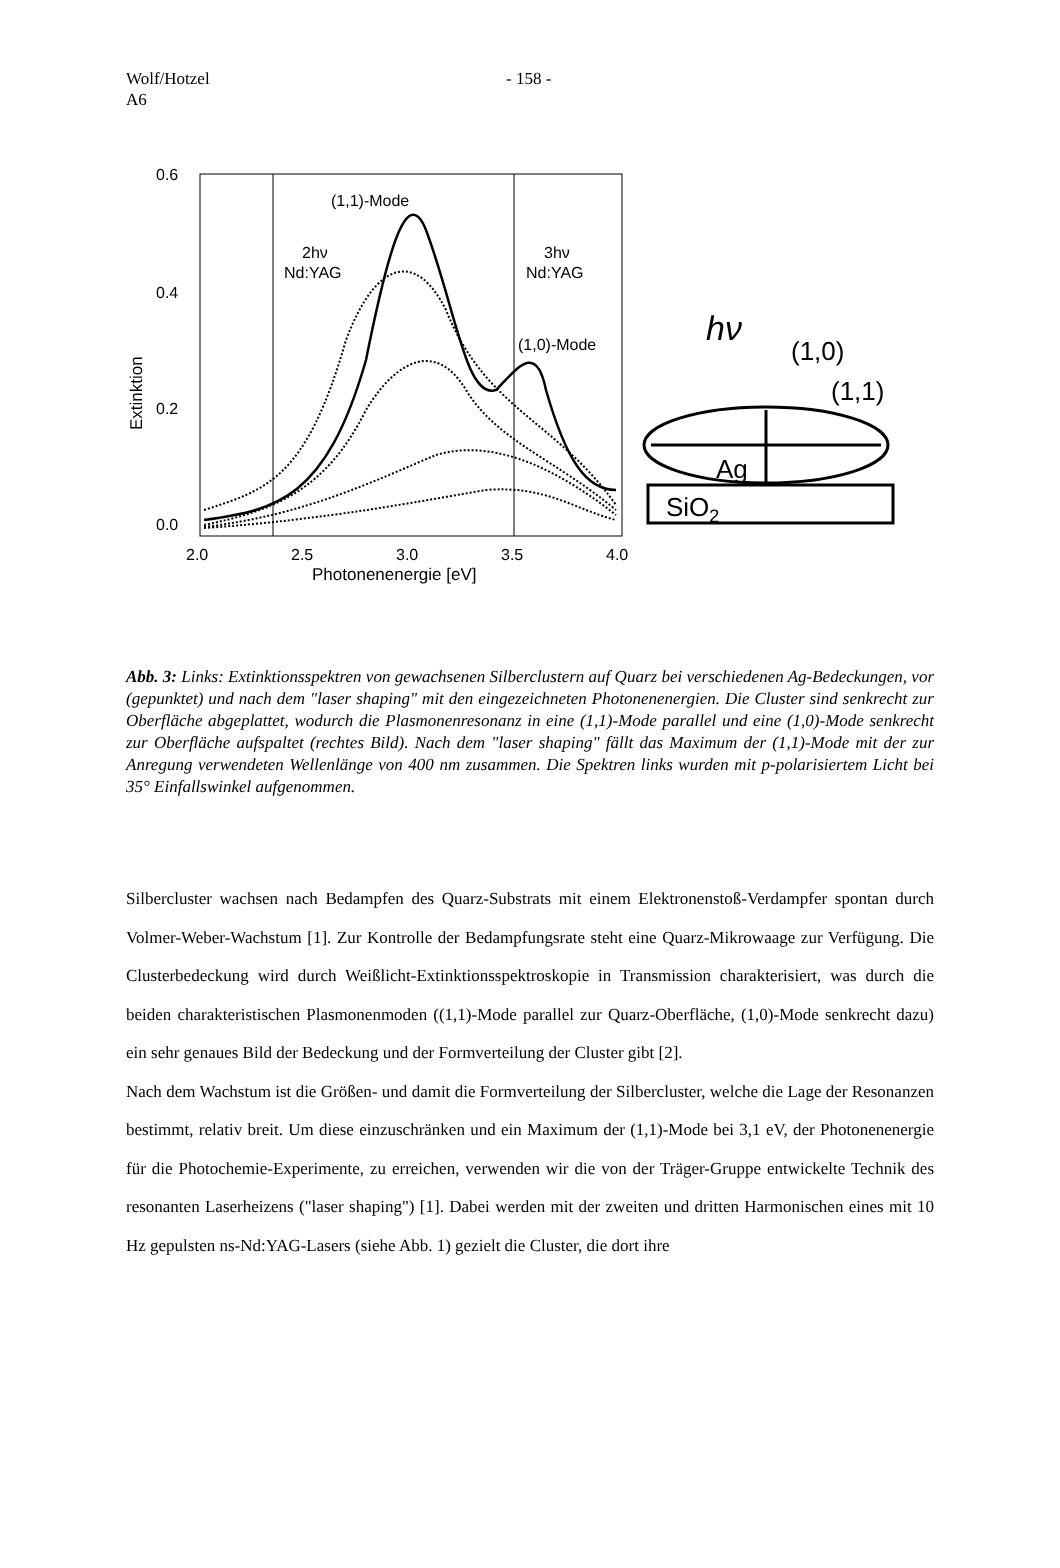Wolf/Hotzel
A6
- 158 -
0.6
0.4
0.2
0.0
Extinktion
2.0
2.5
3.0
3.5
4.0
Photonenenergie [eV]
(1,1)-Mode
2hν
Nd:YAG
3hν
Nd:YAG
(1,0)-Mode
hν
(1,0)
(1,1)
Ag
SiO2
Abb. 3: Links: Extinktionsspektren von gewachsenen Silberclustern auf Quarz bei verschiedenen Ag-Bedeckungen, vor (gepunktet) und nach dem "laser shaping" mit den eingezeichneten Photonenenergien. Die Cluster sind senkrecht zur Oberfläche abgeplattet, wodurch die Plasmonenresonanz in eine (1,1)-Mode parallel und eine (1,0)-Mode senkrecht zur Oberfläche aufspaltet (rechtes Bild). Nach dem "laser shaping" fällt das Maximum der (1,1)-Mode mit der zur Anregung verwendeten Wellenlänge von 400 nm zusammen. Die Spektren links wurden mit p-polarisiertem Licht bei 35° Einfallswinkel aufgenommen.
Silbercluster wachsen nach Bedampfen des Quarz-Substrats mit einem Elektronenstoß-Verdampfer spontan durch Volmer-Weber-Wachstum [1]. Zur Kontrolle der Bedampfungsrate steht eine Quarz-Mikrowaage zur Verfügung. Die Clusterbedeckung wird durch Weißlicht-Extinktionsspektroskopie in Transmission charakterisiert, was durch die beiden charakteristischen Plasmonenmoden ((1,1)-Mode parallel zur Quarz-Oberfläche, (1,0)-Mode senkrecht dazu) ein sehr genaues Bild der Bedeckung und der Formverteilung der Cluster gibt [2].
Nach dem Wachstum ist die Größen- und damit die Formverteilung der Silbercluster, welche die Lage der Resonanzen bestimmt, relativ breit. Um diese einzuschränken und ein Maximum der (1,1)-Mode bei 3,1 eV, der Photonenenergie für die Photochemie-Experimente, zu erreichen, verwenden wir die von der Träger-Gruppe entwickelte Technik des resonanten Laserheizens ("laser shaping") [1]. Dabei werden mit der zweiten und dritten Harmonischen eines mit 10 Hz gepulsten ns-Nd:YAG-Lasers (siehe Abb. 1) gezielt die Cluster, die dort ihre